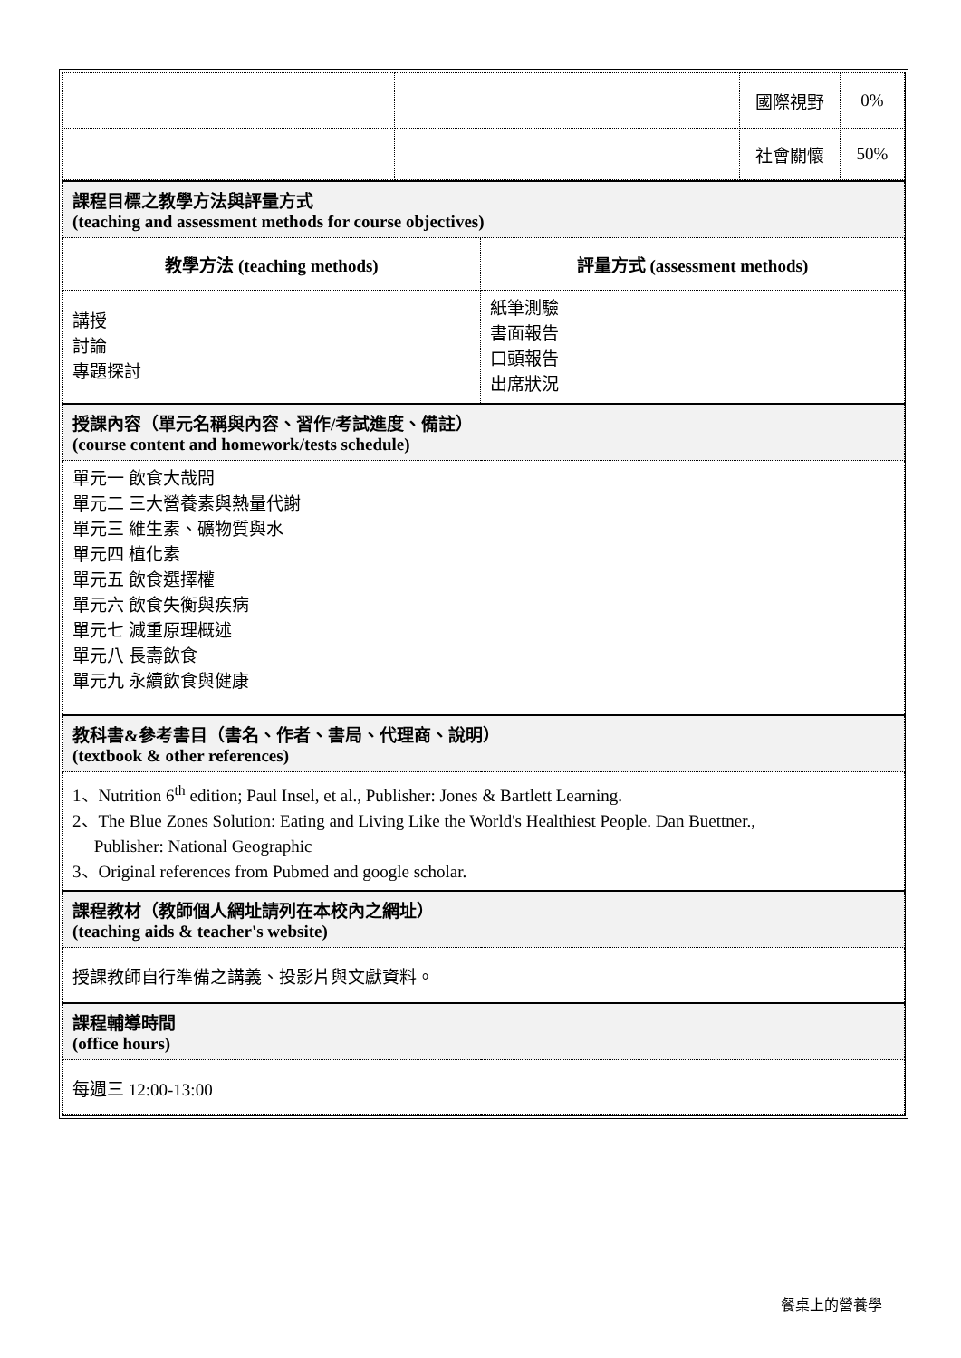| | | 國際視野 | 0% |
| | | 社會關懷 | 50% |
| 課程目標之教學方法與評量方式 (teaching and assessment methods for course objectives) | |
| 教學方法 (teaching methods) | 評量方式 (assessment methods) |
| 講授 討論 專題探討 | 紙筆測驗 書面報告 口頭報告 出席狀況 |
| 授課內容（單元名稱與內容、習作/考試進度、備註） (course content and homework/tests schedule) | |
| 單元一 飲食大哉問 單元二 三大營養素與熱量代謝 單元三 維生素、礦物質與水 單元四 植化素 單元五 飲食選擇權 單元六 飲食失衡與疾病 單元七 減重原理概述 單元八 長壽飲食 單元九 永續飲食與健康 | |
| 教科書&參考書目（書名、作者、書局、代理商、說明） (textbook & other references) | |
| 1、Nutrition 6<sup>th</sup> edition; Paul Insel, et al., Publisher: Jones & Bartlett Learning. 2、The Blue Zones Solution: Eating and Living Like the World's Healthiest People. Dan Buettner., Publisher: National Geographic 3、Original references from Pubmed and google scholar. | |
| 課程教材（教師個人網址請列在本校內之網址） (teaching aids & teacher's website) | |
| 授課教師自行準備之講義、投影片與文獻資料。 | |
| 課程輔導時間 (office hours) | |
| 每週三 12:00-13:00 | |
餐桌上的營養學